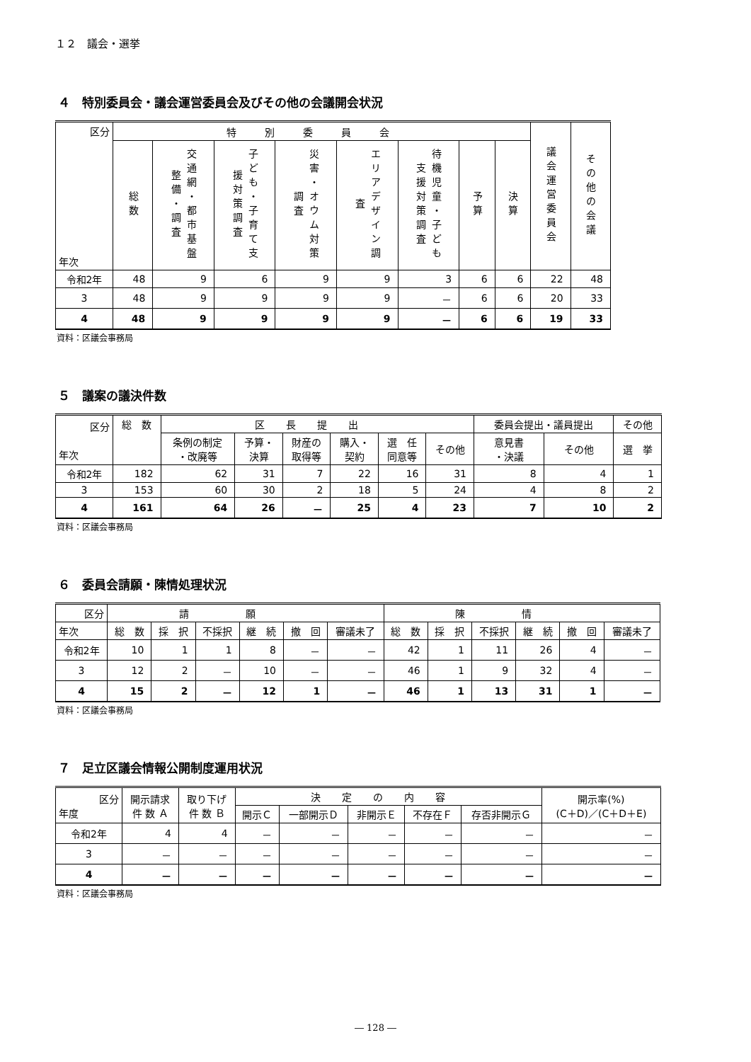１２　議会・選挙
４　特別委員会・議会運営委員会及びその他の会議開会状況
| 区分 年次 | 特別委員会 | | | | | | | | 議会運営委員会 | その他の会議 |
| --- | --- | --- | --- | --- | --- | --- | --- | --- | --- | --- |
| | 総数 | 交通網・都市基盤整備・調査 | 子ども・子育て支援対策調査 | 災害・オウム対策調査 | エリアデザイン調査 | 待機児童・子ども支援対策調査 | 予算 | 決算 | | |
| 令和2年 | 48 | 9 | 6 | 9 | 9 | 3 | 6 | 6 | 22 | 48 |
| 3 | 48 | 9 | 9 | 9 | 9 | － | 6 | 6 | 20 | 33 |
| 4 | 48 | 9 | 9 | 9 | 9 | － | 6 | 6 | 19 | 33 |
資料：区議会事務局
５　議案の議決件数
| 区分 年次 | 総 数 | 区長提出 | | | | | | 委員会提出・議員提出 | | その他 |
| --- | --- | --- | --- | --- | --- | --- | --- | --- | --- | --- |
| | | 条例の制定 ・改廃等 | 予算・ 決算 | 財産の 取得等 | 購入・ 契約 | 選 任 同意等 | その他 | 意見書 ・決議 | その他 | 選 挙 |
| 令和2年 | 182 | 62 | 31 | 7 | 22 | 16 | 31 | 8 | 4 | 1 |
| 3 | 153 | 60 | 30 | 2 | 18 | 5 | 24 | 4 | 8 | 2 |
| 4 | 161 | 64 | 26 | － | 25 | 4 | 23 | 7 | 10 | 2 |
資料：区議会事務局
６　委員会請願・陳情処理状況
| 区分 | 請願 | | | | | | 陳情 | | | | | |
| --- | --- | --- | --- | --- | --- | --- | --- | --- | --- | --- | --- | --- |
| 年次 | 総 数 | 採 択 | 不採択 | 継 続 | 撤 回 | 審議未了 | 総 数 | 採 択 | 不採択 | 継 続 | 撤 回 | 審議未了 |
| 令和2年 | 10 | 1 | 1 | 8 | － | － | 42 | 1 | 11 | 26 | 4 | － |
| 3 | 12 | 2 | － | 10 | － | － | 46 | 1 | 9 | 32 | 4 | － |
| 4 | 15 | 2 | － | 12 | 1 | － | 46 | 1 | 13 | 31 | 1 | － |
資料：区議会事務局
７　足立区議会情報公開制度運用状況
| 区分 年度 | 開示請求 件 数 Ａ | 取り下げ 件 数 Ｂ | 決定の内容 | | | | | 開示率(%) (C＋D)／(C＋D＋E) |
| --- | --- | --- | --- | --- | --- | --- | --- | --- |
| | | | 開示Ｃ | 一部開示Ｄ | 非開示Ｅ | 不存在Ｆ | 存否非開示Ｇ | |
| 令和2年 | 4 | 4 | － | － | － | － | － | － |
| 3 | － | － | － | － | － | － | － | － |
| 4 | － | － | － | － | － | － | － | － |
資料：区議会事務局
― 128 ―